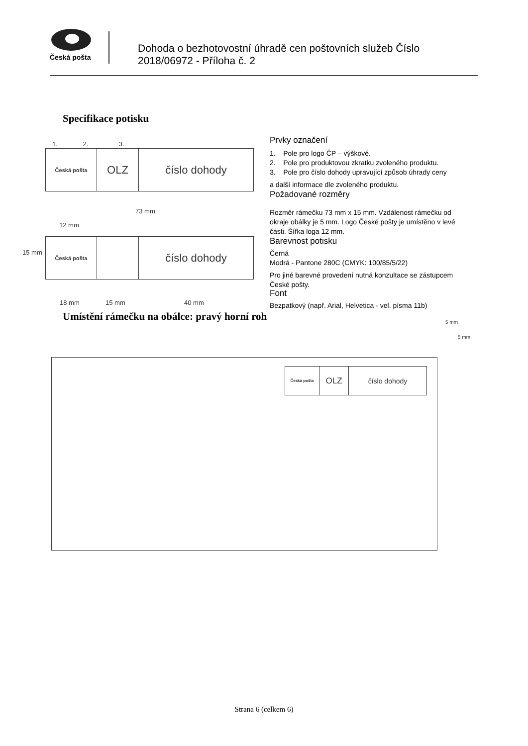Česká pošta
Dohoda o bezhotovostní úhradě cen poštovních služeb Číslo
2018/06972 - Příloha č. 2
Specifikace potisku
1. 2. 3.
Česká pošta
OLZ číslo dohody
73 mm
12 mm
15 mm
Česká pošta
číslo dohody
18 mm 15 mm 40 mm
Prvky označení
1. Pole pro logo ČP – výškové.
2. Pole pro produktovou zkratku zvoleného produktu.
3. Pole pro číslo dohody upravující způsob úhrady ceny
a další informace dle zvoleného produktu.
Požadované rozměry
Rozměr rámečku 73 mm x 15 mm. Vzdálenost rámečku od okraje obálky je 5 mm. Logo České pošty je umístěno v levé části. Šířka loga 12 mm.
Barevnost potisku
Černá
Modrá - Pantone 280C (CMYK: 100/85/5/22)
Pro jiné barevné provedení nutná konzultace se zástupcem České pošty.
Font
Bezpatkový (např. Arial, Helvetica - vel. písma 11b)
Umístění rámečku na obálce: pravý horní roh
5 mm
5 mm
Česká pošta
OLZ
číslo dohody
Strana 6 (celkem 6)